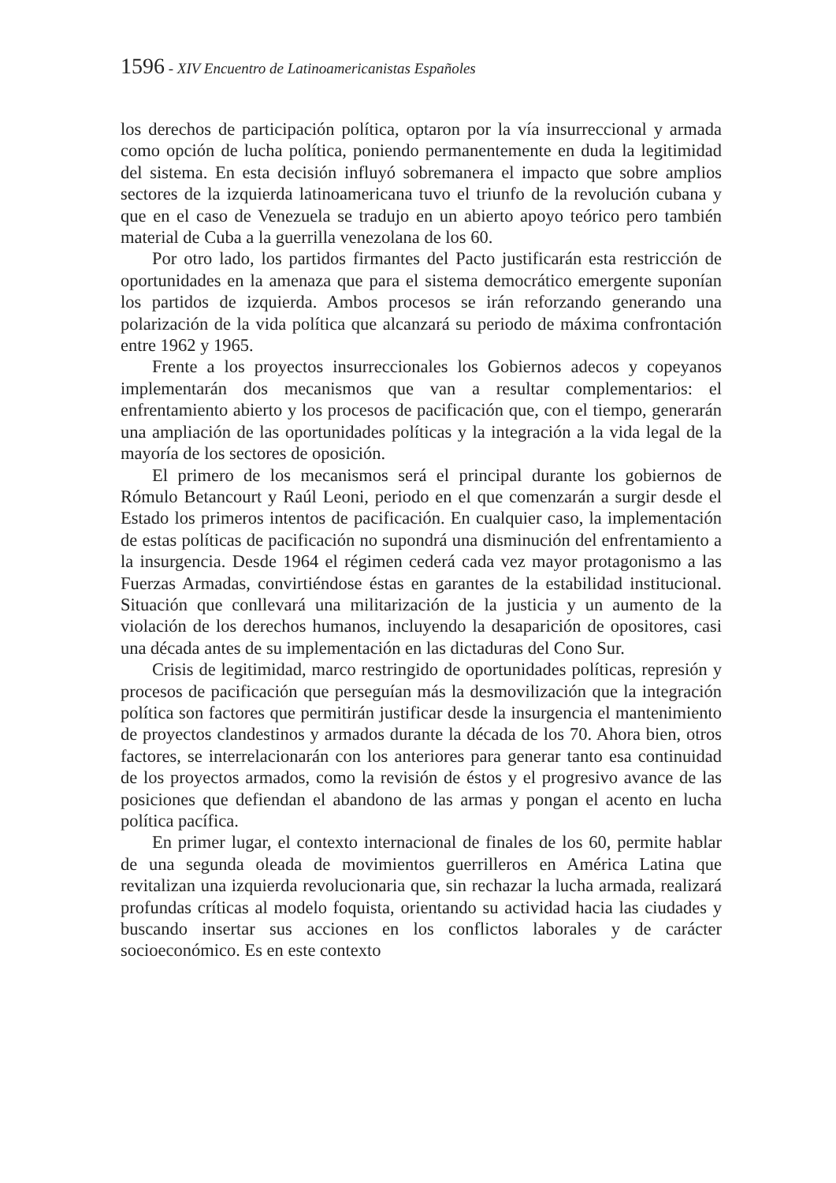1596 - XIV Encuentro de Latinoamericanistas Españoles
los derechos de participación política, optaron por la vía insurreccional y armada como opción de lucha política, poniendo permanentemente en duda la legitimidad del sistema. En esta decisión influyó sobremanera el impacto que sobre amplios sectores de la izquierda latinoamericana tuvo el triunfo de la revolución cubana y que en el caso de Venezuela se tradujo en un abierto apoyo teórico pero también material de Cuba a la guerrilla venezolana de los 60.
Por otro lado, los partidos firmantes del Pacto justificarán esta restricción de oportunidades en la amenaza que para el sistema democrático emergente suponían los partidos de izquierda. Ambos procesos se irán reforzando generando una polarización de la vida política que alcanzará su periodo de máxima confrontación entre 1962 y 1965.
Frente a los proyectos insurreccionales los Gobiernos adecos y copeyanos implementarán dos mecanismos que van a resultar complementarios: el enfrentamiento abierto y los procesos de pacificación que, con el tiempo, generarán una ampliación de las oportunidades políticas y la integración a la vida legal de la mayoría de los sectores de oposición.
El primero de los mecanismos será el principal durante los gobiernos de Rómulo Betancourt y Raúl Leoni, periodo en el que comenzarán a surgir desde el Estado los primeros intentos de pacificación. En cualquier caso, la implementación de estas políticas de pacificación no supondrá una disminución del enfrentamiento a la insurgencia. Desde 1964 el régimen cederá cada vez mayor protagonismo a las Fuerzas Armadas, convirtiéndose éstas en garantes de la estabilidad institucional. Situación que conllevará una militarización de la justicia y un aumento de la violación de los derechos humanos, incluyendo la desaparición de opositores, casi una década antes de su implementación en las dictaduras del Cono Sur.
Crisis de legitimidad, marco restringido de oportunidades políticas, represión y procesos de pacificación que perseguían más la desmovilización que la integración política son factores que permitirán justificar desde la insurgencia el mantenimiento de proyectos clandestinos y armados durante la década de los 70. Ahora bien, otros factores, se interrelacionarán con los anteriores para generar tanto esa continuidad de los proyectos armados, como la revisión de éstos y el progresivo avance de las posiciones que defiendan el abandono de las armas y pongan el acento en lucha política pacífica.
En primer lugar, el contexto internacional de finales de los 60, permite hablar de una segunda oleada de movimientos guerrilleros en América Latina que revitalizan una izquierda revolucionaria que, sin rechazar la lucha armada, realizará profundas críticas al modelo foquista, orientando su actividad hacia las ciudades y buscando insertar sus acciones en los conflictos laborales y de carácter socioeconómico. Es en este contexto